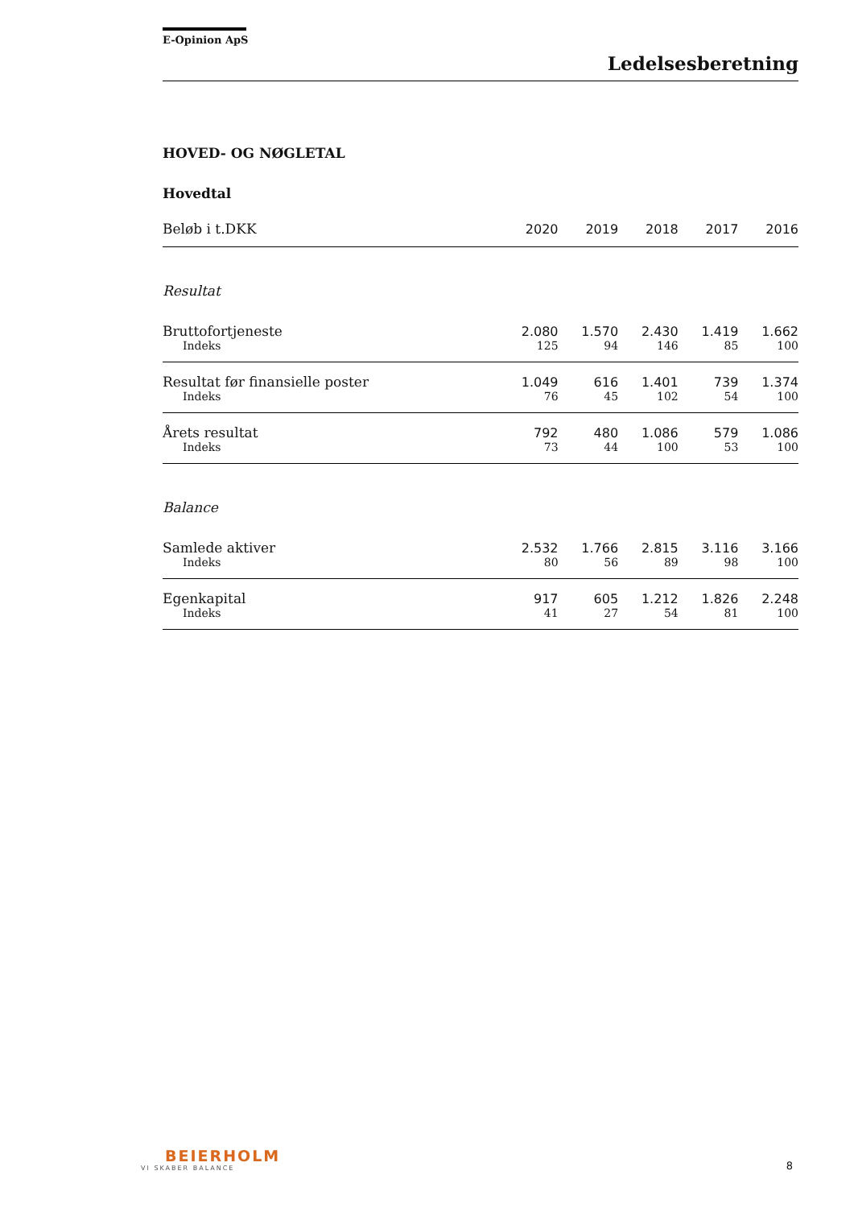E-Opinion ApS
Ledelsesberetning
HOVED- OG NØGLETAL
Hovedtal
| Beløb i t.DKK | 2020 | 2019 | 2018 | 2017 | 2016 |
| --- | --- | --- | --- | --- | --- |
| Resultat | | | | | |
| Bruttofortjeneste | 2.080 | 1.570 | 2.430 | 1.419 | 1.662 |
| Indeks | 125 | 94 | 146 | 85 | 100 |
| Resultat før finansielle poster | 1.049 | 616 | 1.401 | 739 | 1.374 |
| Indeks | 76 | 45 | 102 | 54 | 100 |
| Årets resultat | 792 | 480 | 1.086 | 579 | 1.086 |
| Indeks | 73 | 44 | 100 | 53 | 100 |
| Balance | | | | | |
| Samlede aktiver | 2.532 | 1.766 | 2.815 | 3.116 | 3.166 |
| Indeks | 80 | 56 | 89 | 98 | 100 |
| Egenkapital | 917 | 605 | 1.212 | 1.826 | 2.248 |
| Indeks | 41 | 27 | 54 | 81 | 100 |
BEIERHOLM
VI SKABER BALANCE
8